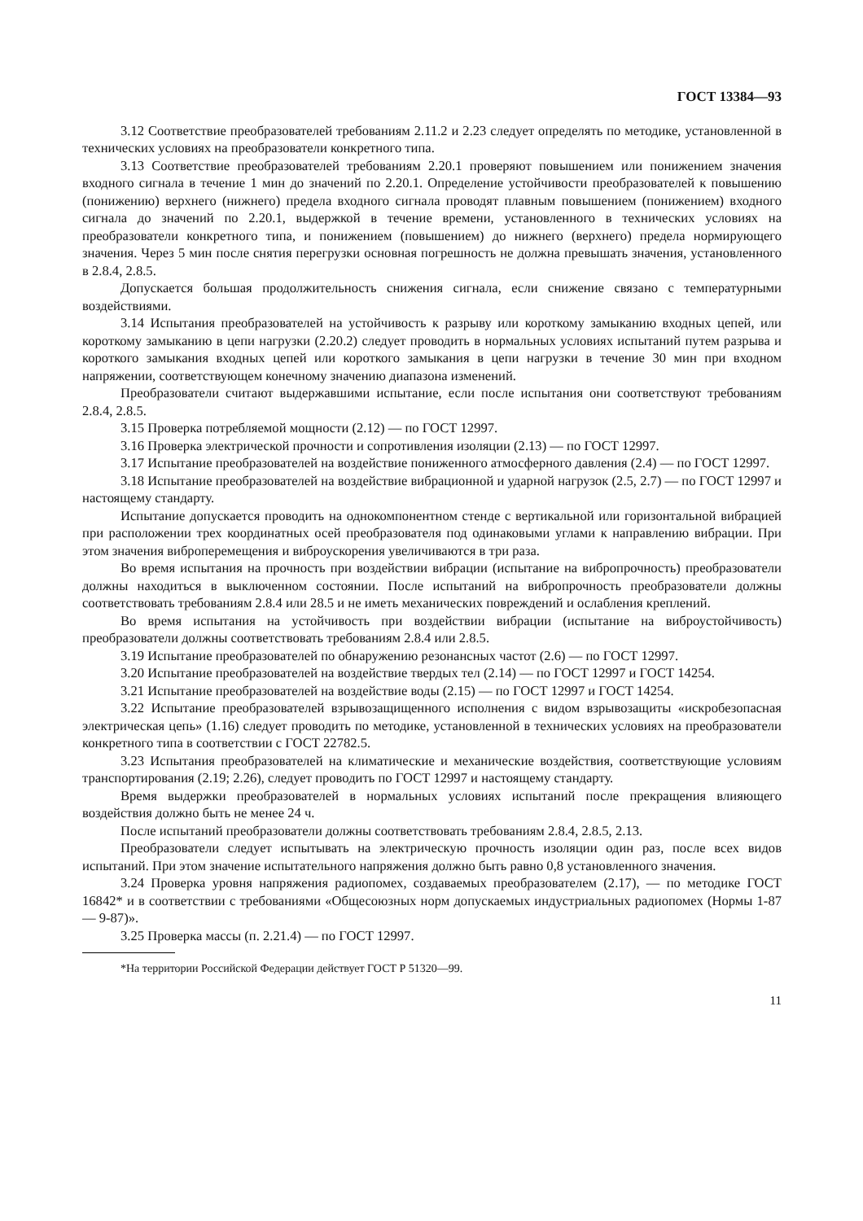ГОСТ 13384—93
3.12 Соответствие преобразователей требованиям 2.11.2 и 2.23 следует определять по методике, установленной в технических условиях на преобразователи конкретного типа.
3.13 Соответствие преобразователей требованиям 2.20.1 проверяют повышением или понижением значения входного сигнала в течение 1 мин до значений по 2.20.1. Определение устойчивости преобразователей к повышению (понижению) верхнего (нижнего) предела входного сигнала проводят плавным повышением (понижением) входного сигнала до значений по 2.20.1, выдержкой в течение времени, установленного в технических условиях на преобразователи конкретного типа, и понижением (повышением) до нижнего (верхнего) предела нормирующего значения. Через 5 мин после снятия перегрузки основная погрешность не должна превышать значения, установленного в 2.8.4, 2.8.5.
Допускается большая продолжительность снижения сигнала, если снижение связано с температурными воздействиями.
3.14 Испытания преобразователей на устойчивость к разрыву или короткому замыканию входных цепей, или короткому замыканию в цепи нагрузки (2.20.2) следует проводить в нормальных условиях испытаний путем разрыва и короткого замыкания входных цепей или короткого замыкания в цепи нагрузки в течение 30 мин при входном напряжении, соответствующем конечному значению диапазона изменений.
Преобразователи считают выдержавшими испытание, если после испытания они соответствуют требованиям 2.8.4, 2.8.5.
3.15 Проверка потребляемой мощности (2.12) — по ГОСТ 12997.
3.16 Проверка электрической прочности и сопротивления изоляции (2.13) — по ГОСТ 12997.
3.17 Испытание преобразователей на воздействие пониженного атмосферного давления (2.4) — по ГОСТ 12997.
3.18 Испытание преобразователей на воздействие вибрационной и ударной нагрузок (2.5, 2.7) — по ГОСТ 12997 и настоящему стандарту.
Испытание допускается проводить на однокомпонентном стенде с вертикальной или горизонтальной вибрацией при расположении трех координатных осей преобразователя под одинаковыми углами к направлению вибрации. При этом значения виброперемещения и виброускорения увеличиваются в три раза.
Во время испытания на прочность при воздействии вибрации (испытание на вибропрочность) преобразователи должны находиться в выключенном состоянии. После испытаний на вибропрочность преобразователи должны соответствовать требованиям 2.8.4 или 28.5 и не иметь механических повреждений и ослабления креплений.
Во время испытания на устойчивость при воздействии вибрации (испытание на виброустойчивость) преобразователи должны соответствовать требованиям 2.8.4 или 2.8.5.
3.19 Испытание преобразователей по обнаружению резонансных частот (2.6) — по ГОСТ 12997.
3.20 Испытание преобразователей на воздействие твердых тел (2.14) — по ГОСТ 12997 и ГОСТ 14254.
3.21 Испытание преобразователей на воздействие воды (2.15) — по ГОСТ 12997 и ГОСТ 14254.
3.22 Испытание преобразователей взрывозащищенного исполнения с видом взрывозащиты «искробезопасная электрическая цепь» (1.16) следует проводить по методике, установленной в технических условиях на преобразователи конкретного типа в соответствии с ГОСТ 22782.5.
3.23 Испытания преобразователей на климатические и механические воздействия, соответствующие условиям транспортирования (2.19; 2.26), следует проводить по ГОСТ 12997 и настоящему стандарту.
Время выдержки преобразователей в нормальных условиях испытаний после прекращения влияющего воздействия должно быть не менее 24 ч.
После испытаний преобразователи должны соответствовать требованиям 2.8.4, 2.8.5, 2.13.
Преобразователи следует испытывать на электрическую прочность изоляции один раз, после всех видов испытаний. При этом значение испытательного напряжения должно быть равно 0,8 установленного значения.
3.24 Проверка уровня напряжения радиопомех, создаваемых преобразователем (2.17), — по методике ГОСТ 16842* и в соответствии с требованиями «Общесоюзных норм допускаемых индустриальных радиопомех (Нормы 1-87 — 9-87)».
3.25 Проверка массы (п. 2.21.4) — по ГОСТ 12997.
*На территории Российской Федерации действует ГОСТ Р 51320—99.
11